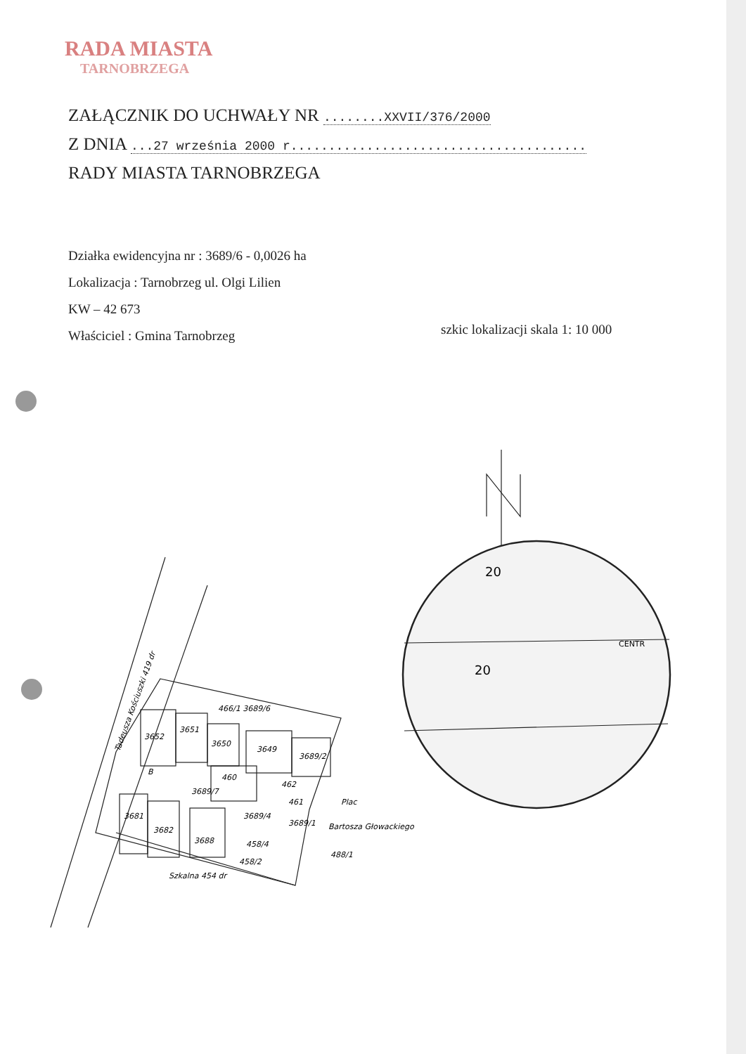RADA MIASTA
TARNOBRZEGA
ZAŁĄCZNIK DO UCHWAŁY NR ........XXVII/376/2000
Z DNIA ...27 września 2000 r.......................................
RADY MIASTA TARNOBRZEGA
Działka ewidencyjna nr : 3689/6 - 0,0026 ha
Lokalizacja : Tarnobrzeg ul. Olgi Lilien
KW – 42 673
Właściciel : Gmina Tarnobrzeg
szkic lokalizacji skala 1: 10 000
466/1 3689/6
3652
3651
3650
3649
3689/2
B
460
462
461
3689/7
3681
3682
3689/4
3689/1
3688
458/4
458/2
Plac
Bartosza Głowackiego
488/1
Szkalna 454 dr
Tadeusza Kościuszki 419 dr
20
20
CENTR